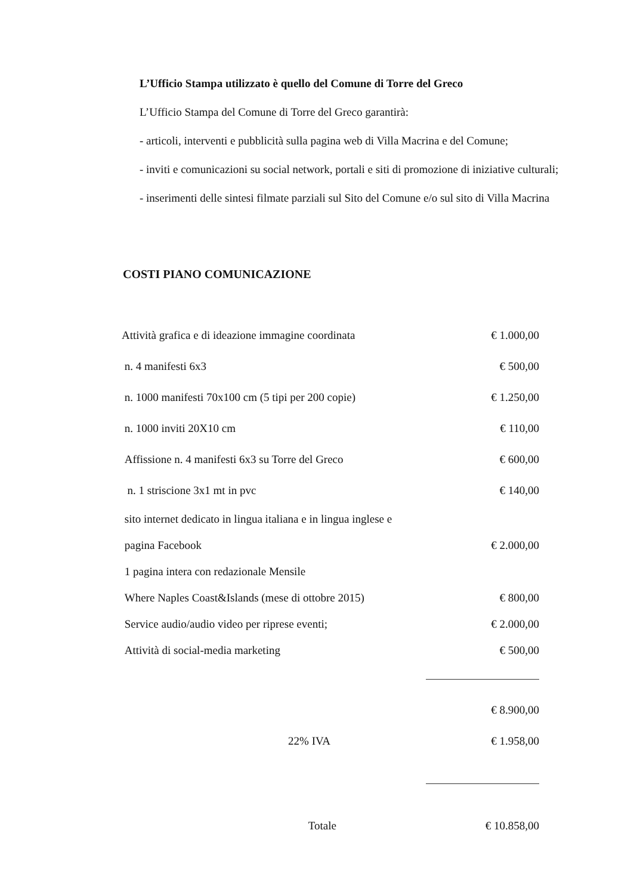L’Ufficio Stampa utilizzato è quello del Comune di Torre del Greco
L’Ufficio Stampa del Comune di Torre del Greco garantirà:
- articoli, interventi e pubblicità sulla pagina web di Villa Macrina e del Comune;
- inviti e comunicazioni su social network, portali e siti di promozione di iniziative culturali;
- inserimenti delle sintesi filmate parziali sul Sito del Comune e/o sul sito di Villa Macrina
COSTI PIANO COMUNICAZIONE
| Attività grafica e di ideazione immagine coordinata | € 1.000,00 |
| n. 4 manifesti 6x3 | € 500,00 |
| n. 1000 manifesti 70x100 cm (5 tipi per 200 copie) | € 1.250,00 |
| n. 1000 inviti 20X10 cm | € 110,00 |
| Affissione n. 4 manifesti 6x3 su Torre del Greco | € 600,00 |
| n. 1 striscione 3x1 mt in pvc | € 140,00 |
| sito internet dedicato in lingua italiana e in lingua inglese e | |
| pagina Facebook | € 2.000,00 |
| 1 pagina intera con redazionale Mensile | |
| Where Naples Coast&Islands (mese di ottobre 2015) | € 800,00 |
| Service audio/audio video per riprese eventi; | € 2.000,00 |
| Attività di social-media marketing | € 500,00 |
| | € 8.900,00 |
| 22% IVA | € 1.958,00 |
| Totale | € 10.858,00 |